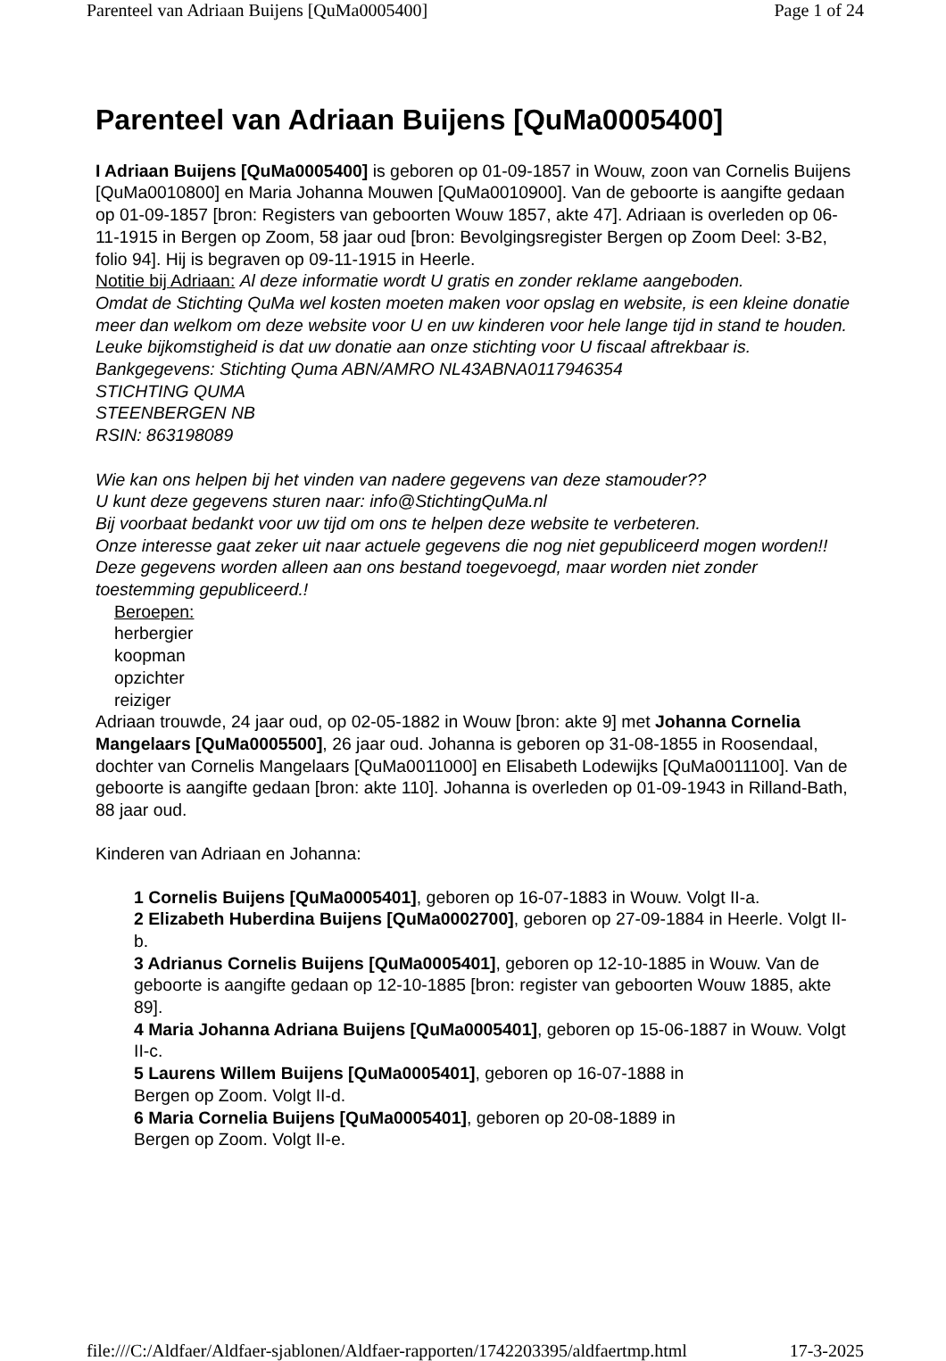Parenteel van Adriaan Buijens [QuMa0005400] Page 1 of 24
Parenteel van Adriaan Buijens [QuMa0005400]
I Adriaan Buijens [QuMa0005400] is geboren op 01-09-1857 in Wouw, zoon van Cornelis Buijens [QuMa0010800] en Maria Johanna Mouwen [QuMa0010900]. Van de geboorte is aangifte gedaan op 01-09-1857 [bron: Registers van geboorten Wouw 1857, akte 47]. Adriaan is overleden op 06-11-1915 in Bergen op Zoom, 58 jaar oud [bron: Bevolgingsregister Bergen op Zoom Deel: 3-B2, folio 94]. Hij is begraven op 09-11-1915 in Heerle.
Notitie bij Adriaan: Al deze informatie wordt U gratis en zonder reklame aangeboden.
Omdat de Stichting QuMa wel kosten moeten maken voor opslag en website, is een kleine donatie meer dan welkom om deze website voor U en uw kinderen voor hele lange tijd in stand te houden.
Leuke bijkomstigheid is dat uw donatie aan onze stichting voor U fiscaal aftrekbaar is.
Bankgegevens: Stichting Quma ABN/AMRO NL43ABNA0117946354
STICHTING QUMA
STEENBERGEN NB
RSIN: 863198089
Wie kan ons helpen bij het vinden van nadere gegevens van deze stamouder??
U kunt deze gegevens sturen naar: info@StichtingQuMa.nl
Bij voorbaat bedankt voor uw tijd om ons te helpen deze website te verbeteren.
Onze interesse gaat zeker uit naar actuele gegevens die nog niet gepubliceerd mogen worden!!
Deze gegevens worden alleen aan ons bestand toegevoegd, maar worden niet zonder toestemming gepubliceerd.!
Beroepen:
herbergier
koopman
opzichter
reiziger
Adriaan trouwde, 24 jaar oud, op 02-05-1882 in Wouw [bron: akte 9] met Johanna Cornelia Mangelaars [QuMa0005500], 26 jaar oud. Johanna is geboren op 31-08-1855 in Roosendaal, dochter van Cornelis Mangelaars [QuMa0011000] en Elisabeth Lodewijks [QuMa0011100]. Van de geboorte is aangifte gedaan [bron: akte 110]. Johanna is overleden op 01-09-1943 in Rilland-Bath, 88 jaar oud.
Kinderen van Adriaan en Johanna:
1 Cornelis Buijens [QuMa0005401], geboren op 16-07-1883 in Wouw. Volgt II-a.
2 Elizabeth Huberdina Buijens [QuMa0002700], geboren op 27-09-1884 in Heerle. Volgt II-b.
3 Adrianus Cornelis Buijens [QuMa0005401], geboren op 12-10-1885 in Wouw. Van de geboorte is aangifte gedaan op 12-10-1885 [bron: register van geboorten Wouw 1885, akte 89].
4 Maria Johanna Adriana Buijens [QuMa0005401], geboren op 15-06-1887 in Wouw. Volgt II-c.
5 Laurens Willem Buijens [QuMa0005401], geboren op 16-07-1888 in
Bergen op Zoom. Volgt II-d.
6 Maria Cornelia Buijens [QuMa0005401], geboren op 20-08-1889 in
Bergen op Zoom. Volgt II-e.
file:///C:/Aldfaer/Aldfaer-sjablonen/Aldfaer-rapporten/1742203395/aldfaertmp.html 17-3-2025